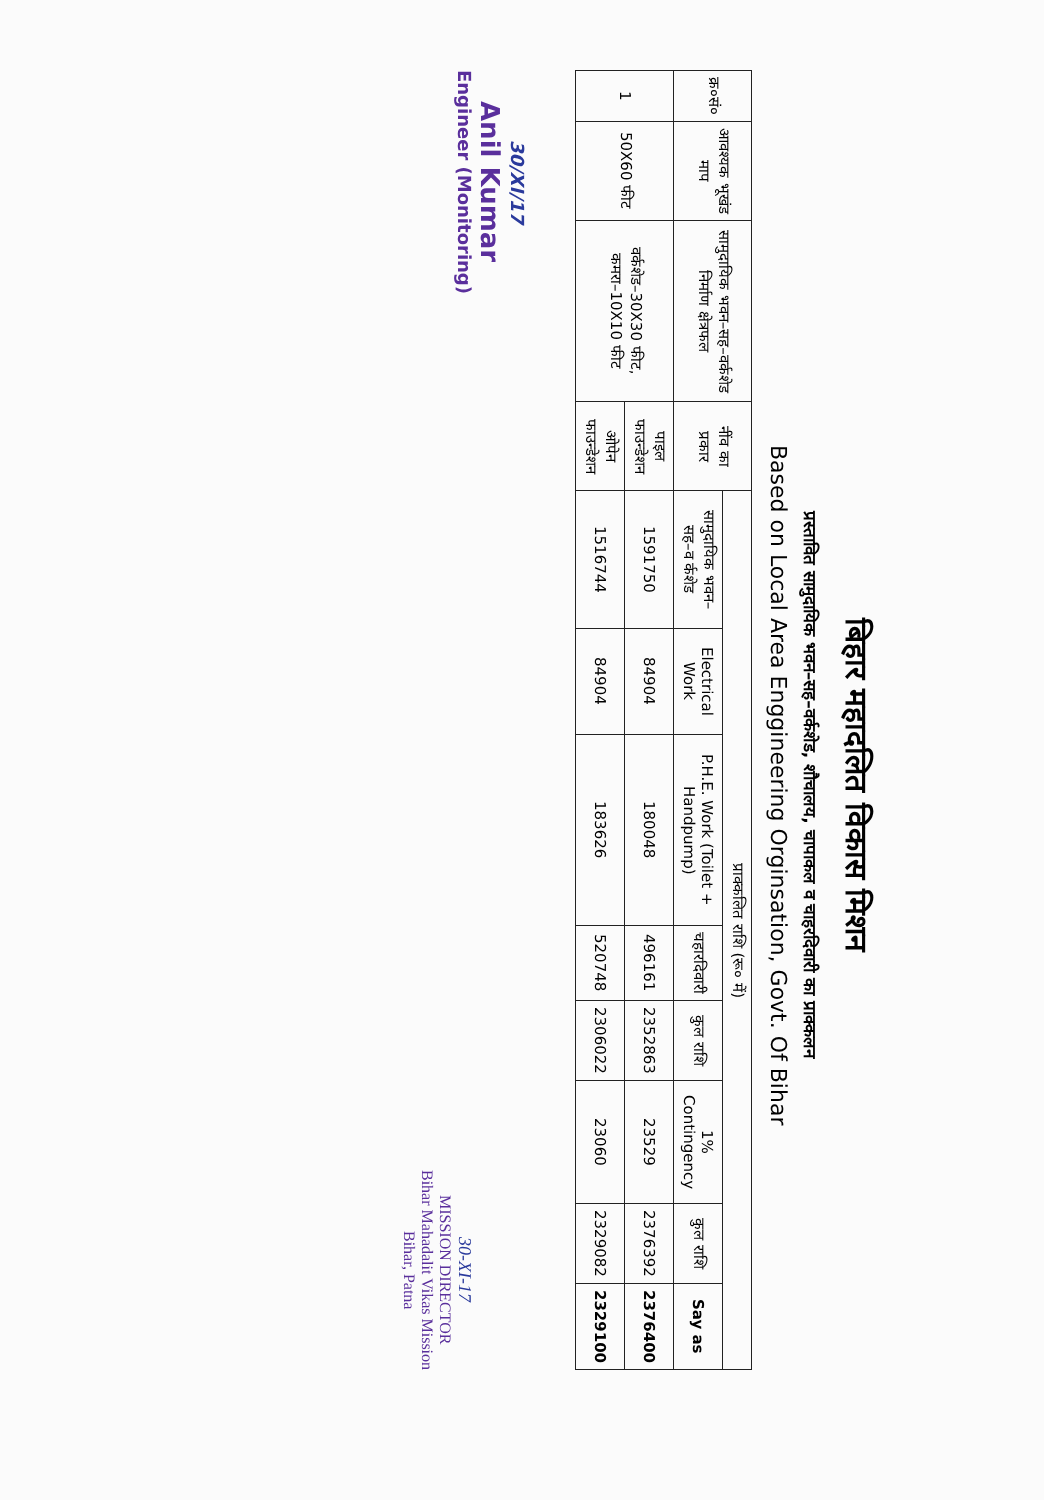बिहार महादलित विकास मिशन
प्रस्तावित सामुदायिक भवन–सह–वर्कशेड, शौचालय, चापाकल व चाहरदिवारी का प्राक्कलन
Based on Local Area Enggineering Orginsation, Govt. Of Bihar
| क्र०सं० | आवश्यक भूखंड माप | सामुदायिक भवन–सह–वर्कशेड निर्माण क्षेत्रफल | नींव का प्रकार | प्राक्कलित राशि (रू० में) | | | | | | | |
| --- | --- | --- | --- | --- | --- | --- | --- | --- | --- | --- | --- |
| | | | | सामुदायिक भवन–सह–व र्कशेड | Electrical Work | P.H.E. Work (Toilet + Handpump) | चहारदिवारी | कुल राशि | 1% Contingency | कुल राशि | Say as |
| 1 | 50X60 फीट | वर्कशेड–30X30 फीट, कमरा–10X10 फीट | पाइल फाउन्डेशन | 1591750 | 84904 | 180048 | 496161 | 2352863 | 23529 | 2376392 | 2376400 |
| | | | ओपेन फाउन्डेशन | 1516744 | 84904 | 183626 | 520748 | 2306022 | 23060 | 2329082 | 2329100 |
30/XI/17
Anil Kumar
Engineer (Monitoring)
30-XI-17
MISSION DIRECTOR
Bihar Mahadalit Vikas Mission
Bihar, Patna